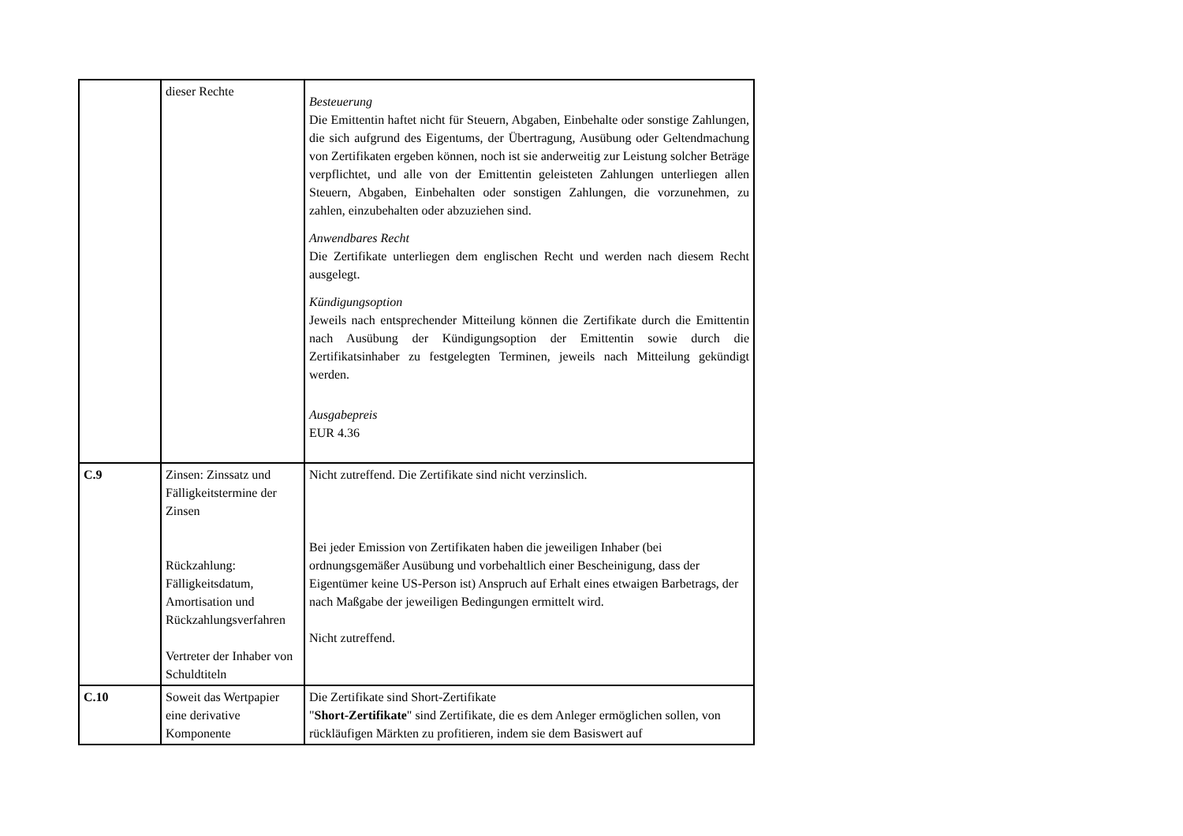| | dieser Rechte | Besteuerung Die Emittentin haftet nicht für Steuern, Abgaben, Einbehalte oder sonstige Zahlungen, die sich aufgrund des Eigentums, der Übertragung, Ausübung oder Geltendmachung von Zertifikaten ergeben können, noch ist sie anderweitig zur Leistung solcher Beträge verpflichtet, und alle von der Emittentin geleisteten Zahlungen unterliegen allen Steuern, Abgaben, Einbehalten oder sonstigen Zahlungen, die vorzunehmen, zu zahlen, einzubehalten oder abzuziehen sind. Anwendbares Recht Die Zertifikate unterliegen dem englischen Recht und werden nach diesem Recht ausgelegt. Kündigungsoption Jeweils nach entsprechender Mitteilung können die Zertifikate durch die Emittentin nach Ausübung der Kündigungsoption der Emittentin sowie durch die Zertifikatsinhaber zu festgelegten Terminen, jeweils nach Mitteilung gekündigt werden. Ausgabepreis EUR 4.36 |
| C.9 | Zinsen: Zinssatz und Fälligkeitstermine der Zinsen Rückzahlung: Fälligkeitsdatum, Amortisation und Rückzahlungsverfahren Vertreter der Inhaber von Schuldtiteln | Nicht zutreffend. Die Zertifikate sind nicht verzinslich. Bei jeder Emission von Zertifikaten haben die jeweiligen Inhaber (bei ordnungsgemäßer Ausübung und vorbehaltlich einer Bescheinigung, dass der Eigentümer keine US-Person ist) Anspruch auf Erhalt eines etwaigen Barbetrags, der nach Maßgabe der jeweiligen Bedingungen ermittelt wird. Nicht zutreffend. |
| C.10 | Soweit das Wertpapier eine derivative Komponente | Die Zertifikate sind Short-Zertifikate " Short-Zertifikate " sind Zertifikate, die es dem Anleger ermöglichen sollen, von rückläufigen Märkten zu profitieren, indem sie dem Basiswert auf |